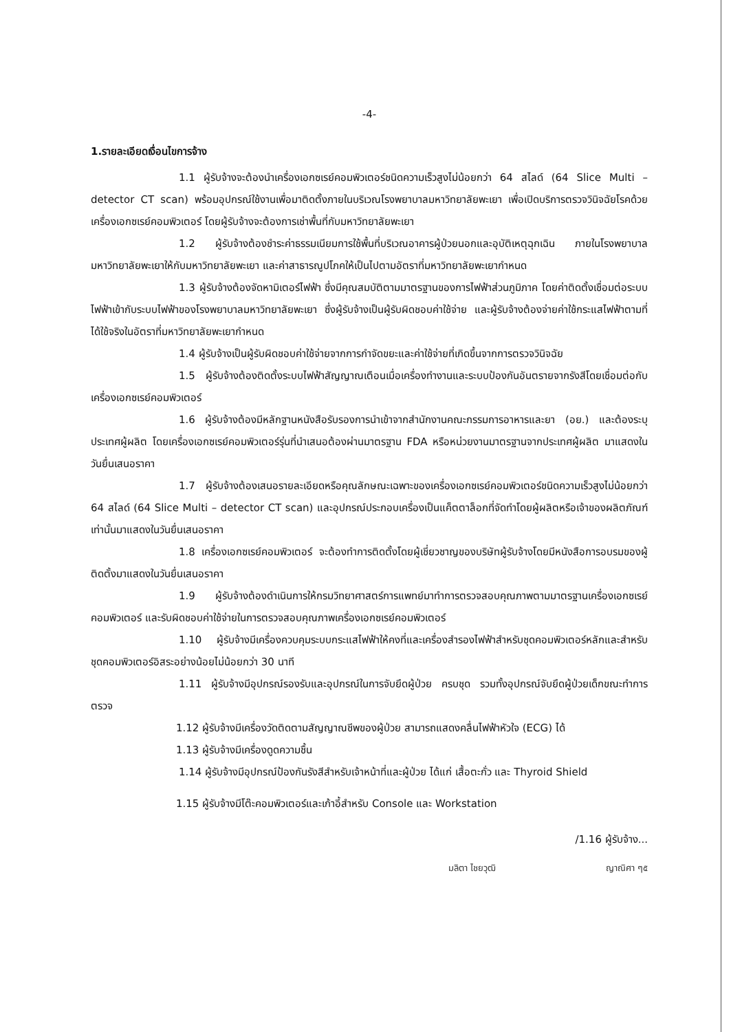-4-
1.รายละเอียดเงื่อนไขการจ้าง
1.1 ผู้รับจ้างจะต้องนำเครื่องเอกซเรย์คอมพิวเตอร์ชนิดความเร็วสูงไม่น้อยกว่า 64 สไลด์ (64 Slice Multi – detector CT scan) พร้อมอุปกรณ์ใช้งานเพื่อมาติดตั้งภายในบริเวณโรงพยาบาลมหาวิทยาลัยพะเยา เพื่อเปิดบริการตรวจวินิจฉัยโรคด้วยเครื่องเอกซเรย์คอมพิวเตอร์ โดยผู้รับจ้างจะต้องการเช่าพื้นที่กับมหาวิทยาลัยพะเยา
1.2 ผู้รับจ้างต้องชำระค่าธรรมเนียมการใช้พื้นที่บริเวณอาคารผู้ป่วยนอกและอุบัติเหตุฉุกเฉิน ภายในโรงพยาบาลมหาวิทยาลัยพะเยาให้กับมหาวิทยาลัยพะเยา และค่าสาธารณูปโภคให้เป็นไปตามอัตราที่มหาวิทยาลัยพะเยากำหนด
1.3 ผู้รับจ้างต้องจัดหามิเตอร์ไฟฟ้า ซึ่งมีคุณสมบัติตามมาตรฐานของการไฟฟ้าส่วนภูมิภาค โดยค่าติดตั้งเชื่อมต่อระบบไฟฟ้าเข้ากับระบบไฟฟ้าของโรงพยาบาลมหาวิทยาลัยพะเยา ซึ่งผู้รับจ้างเป็นผู้รับผิดชอบค่าใช้จ่าย และผู้รับจ้างต้องจ่ายค่าใช้กระแสไฟฟ้าตามที่ได้ใช้จริงในอัตราที่มหาวิทยาลัยพะเยากำหนด
1.4 ผู้รับจ้างเป็นผู้รับผิดชอบค่าใช้จ่ายจากการกำจัดขยะและค่าใช้จ่ายที่เกิดขึ้นจากการตรวจวินิจฉัย
1.5 ผู้รับจ้างต้องติดตั้งระบบไฟฟ้าสัญญาณเตือนเมื่อเครื่องทำงานและระบบป้องกันอันตรายจากรังสีโดยเชื่อมต่อกับเครื่องเอกซเรย์คอมพิวเตอร์
1.6 ผู้รับจ้างต้องมีหลักฐานหนังสือรับรองการนำเข้าจากสำนักงานคณะกรรมการอาหารและยา (อย.) และต้องระบุประเทศผู้ผลิต โดยเครื่องเอกซเรย์คอมพิวเตอร์รุ่นที่นำเสนอต้องผ่านมาตรฐาน FDA หรือหน่วยงานมาตรฐานจากประเทศผู้ผลิต มาแสดงในวันยื่นเสนอราคา
1.7 ผู้รับจ้างต้องเสนอรายละเอียดหรือคุณลักษณะเฉพาะของเครื่องเอกซเรย์คอมพิวเตอร์ชนิดความเร็วสูงไม่น้อยกว่า 64 สไลด์ (64 Slice Multi – detector CT scan) และอุปกรณ์ประกอบเครื่องเป็นแค็ตตาล็อกที่จัดทำโดยผู้ผลิตหรือเจ้าของผลิตภัณฑ์เท่านั้นมาแสดงในวันยื่นเสนอราคา
1.8 เครื่องเอกซเรย์คอมพิวเตอร์ จะต้องทำการติดตั้งโดยผู้เชี่ยวชาญของบริษัทผู้รับจ้างโดยมีหนังสือการอบรมของผู้ติดตั้งมาแสดงในวันยื่นเสนอราคา
1.9 ผู้รับจ้างต้องดำเนินการให้กรมวิทยาศาสตร์การแพทย์มาทำการตรวจสอบคุณภาพตามมาตรฐานเครื่องเอกซเรย์คอมพิวเตอร์ และรับผิดชอบค่าใช้จ่ายในการตรวจสอบคุณภาพเครื่องเอกซเรย์คอมพิวเตอร์
1.10 ผู้รับจ้างมีเครื่องควบคุมระบบกระแสไฟฟ้าให้คงที่และเครื่องสำรองไฟฟ้าสำหรับชุดคอมพิวเตอร์หลักและสำหรับชุดคอมพิวเตอร์อิสระอย่างน้อยไม่น้อยกว่า 30 นาที
1.11 ผู้รับจ้างมีอุปกรณ์รองรับและอุปกรณ์ในการจับยึดผู้ป่วย ครบชุด รวมทั้งอุปกรณ์จับยึดผู้ป่วยเด็กขณะทำการตรวจ
1.12 ผู้รับจ้างมีเครื่องวัดติดตามสัญญาณชีพของผู้ป่วย สามารถแสดงคลื่นไฟฟ้าหัวใจ (ECG) ได้
1.13 ผู้รับจ้างมีเครื่องดูดความชื้น
1.14 ผู้รับจ้างมีอุปกรณ์ป้องกันรังสีสำหรับเจ้าหน้าที่และผู้ป่วย ได้แก่ เสื้อตะกั่ว และ Thyroid Shield
1.15 ผู้รับจ้างมีโต๊ะคอมพิวเตอร์และเก้าอี้สำหรับ Console และ Workstation
/1.16 ผู้รับจ้าง...
มลิตา ไชยวุฒิ ญาณิศา ๆ๕